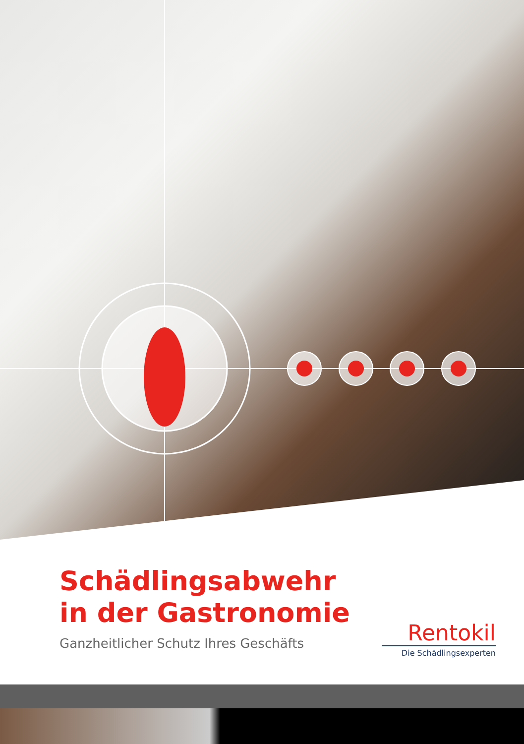Schädlingsabwehr
in der Gastronomie
Ganzheitlicher Schutz Ihres Geschäfts
Rentokil
Die Schädlingsexperten